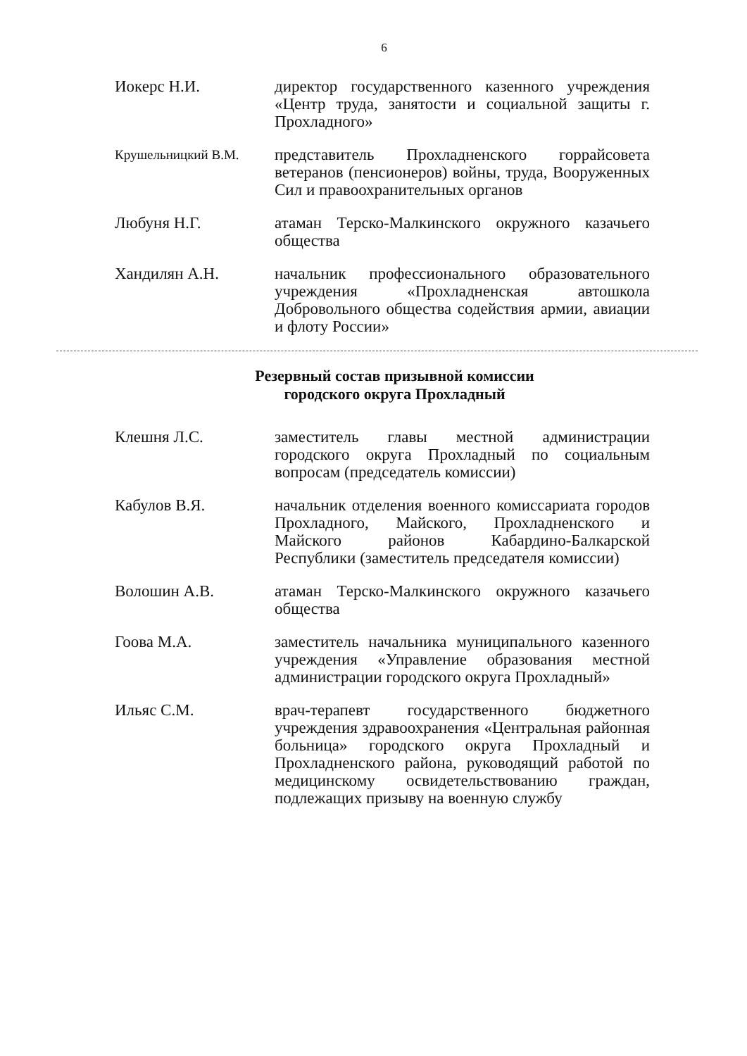6
Иокерс Н.И. директор государственного казенного учреждения «Центр труда, занятости и социальной защиты г. Прохладного»
Крушельницкий В.М.
представитель Прохладненского горрайсовета ветеранов (пенсионеров) войны, труда, Вооруженных Сил и правоохранительных органов
Любуня Н.Г. атаман Терско-Малкинского окружного казачьего общества
Хандилян А.Н. начальник профессионального образовательного учреждения «Прохладненская автошкола Добровольного общества содействия армии, авиации и флоту России»
Резервный состав призывной комиссии
городского округа Прохладный
Клешня Л.С. заместитель главы местной администрации городского округа Прохладный по социальным вопросам (председатель комиссии)
Кабулов В.Я. начальник отделения военного комиссариата городов Прохладного, Майского, Прохладненского и Майского районов Кабардино-Балкарской Республики (заместитель председателя комиссии)
Волошин А.В. атаман Терско-Малкинского окружного казачьего общества
Гоова М.А. заместитель начальника муниципального казенного учреждения «Управление образования местной администрации городского округа Прохладный»
Ильяс С.М. врач-терапевт государственного бюджетного учреждения здравоохранения «Центральная районная больница» городского округа Прохладный и Прохладненского района, руководящий работой по медицинскому освидетельствованию граждан, подлежащих призыву на военную службу